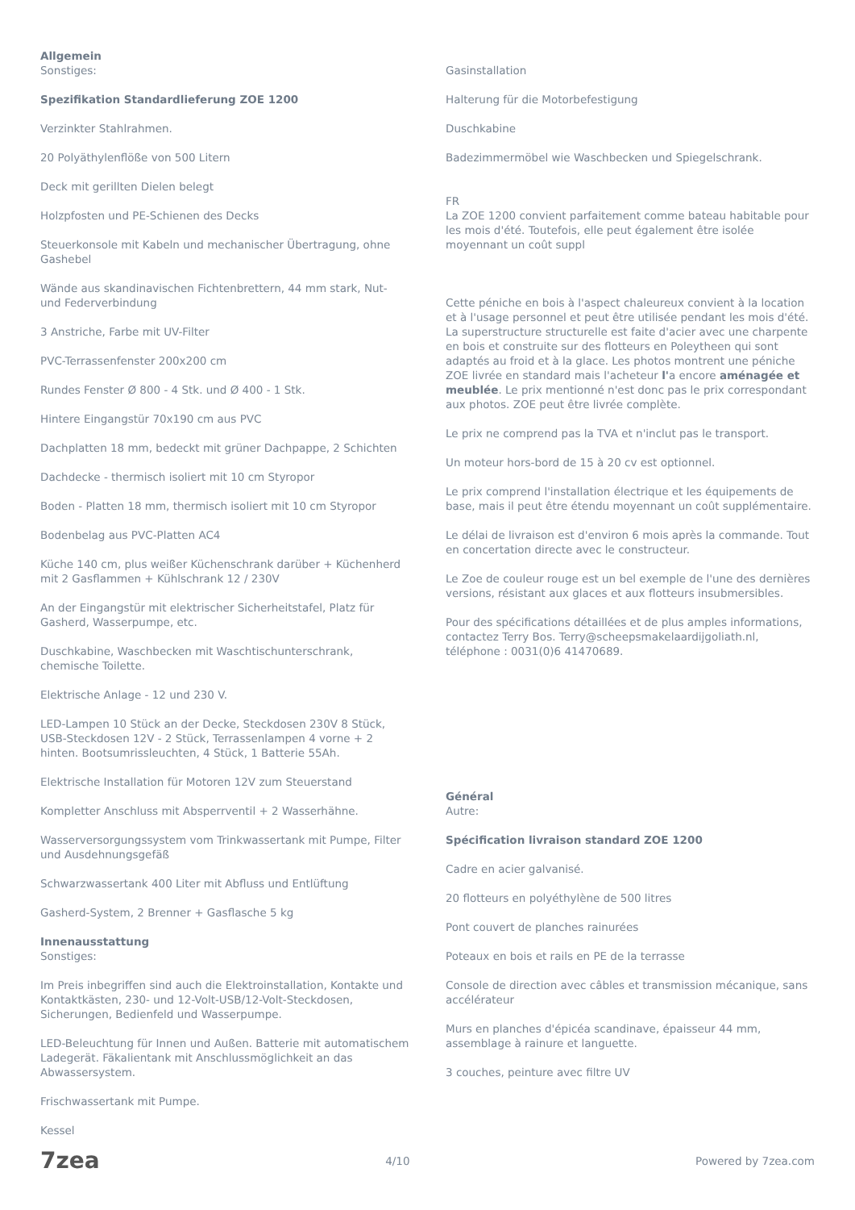Allgemein
Sonstiges:
Spezifikation Standardlieferung ZOE 1200
Verzinkter Stahlrahmen.
20 Polyäthylenflöße von 500 Litern
Deck mit gerillten Dielen belegt
Holzpfosten und PE-Schienen des Decks
Steuerkonsole mit Kabeln und mechanischer Übertragung, ohne Gashebel
Wände aus skandinavischen Fichtenbrettern, 44 mm stark, Nut- und Federverbindung
3 Anstriche, Farbe mit UV-Filter
PVC-Terrassenfenster 200x200 cm
Rundes Fenster Ø 800 - 4 Stk. und Ø 400 - 1 Stk.
Hintere Eingangstür 70x190 cm aus PVC
Dachplatten 18 mm, bedeckt mit grüner Dachpappe, 2 Schichten
Dachdecke - thermisch isoliert mit 10 cm Styropor
Boden - Platten 18 mm, thermisch isoliert mit 10 cm Styropor
Bodenbelag aus PVC-Platten AC4
Küche 140 cm, plus weißer Küchenschrank darüber + Küchenherd mit 2 Gasflammen + Kühlschrank 12 / 230V
An der Eingangstür mit elektrischer Sicherheitstafel, Platz für Gasherd, Wasserpumpe, etc.
Duschkabine, Waschbecken mit Waschtischunterschrank, chemische Toilette.
Elektrische Anlage - 12 und 230 V.
LED-Lampen 10 Stück an der Decke, Steckdosen 230V 8 Stück, USB-Steckdosen 12V - 2 Stück, Terrassenlampen 4 vorne + 2 hinten. Bootsumrissleuchten, 4 Stück, 1 Batterie 55Ah.
Elektrische Installation für Motoren 12V zum Steuerstand
Kompletter Anschluss mit Absperrventil + 2 Wasserhähne.
Wasserversorgungssystem vom Trinkwassertank mit Pumpe, Filter und Ausdehnungsgefäß
Schwarzwassertank 400 Liter mit Abfluss und Entlüftung
Gasherd-System, 2 Brenner + Gasflasche 5 kg
Innenausstattung
Sonstiges:
Im Preis inbegriffen sind auch die Elektroinstallation, Kontakte und Kontaktkästen, 230- und 12-Volt-USB/12-Volt-Steckdosen, Sicherungen, Bedienfeld und Wasserpumpe.
LED-Beleuchtung für Innen und Außen. Batterie mit automatischem Ladegerät. Fäkalientank mit Anschlussmöglichkeit an das Abwassersystem.
Frischwassertank mit Pumpe.
Kessel
Gasinstallation
Halterung für die Motorbefestigung
Duschkabine
Badezimmermöbel wie Waschbecken und Spiegelschrank.
FR
La ZOE 1200 convient parfaitement comme bateau habitable pour les mois d'été. Toutefois, elle peut également être isolée moyennant un coût suppl
Cette péniche en bois à l'aspect chaleureux convient à la location et à l'usage personnel et peut être utilisée pendant les mois d'été. La superstructure structurelle est faite d'acier avec une charpente en bois et construite sur des flotteurs en Poleytheen qui sont adaptés au froid et à la glace. Les photos montrent une péniche ZOE livrée en standard mais l'acheteur l'a encore aménagée et meublée. Le prix mentionné n'est donc pas le prix correspondant aux photos. ZOE peut être livrée complète.
Le prix ne comprend pas la TVA et n'inclut pas le transport.
Un moteur hors-bord de 15 à 20 cv est optionnel.
Le prix comprend l'installation électrique et les équipements de base, mais il peut être étendu moyennant un coût supplémentaire.
Le délai de livraison est d'environ 6 mois après la commande. Tout en concertation directe avec le constructeur.
Le Zoe de couleur rouge est un bel exemple de l'une des dernières versions, résistant aux glaces et aux flotteurs insubmersibles.
Pour des spécifications détaillées et de plus amples informations, contactez Terry Bos. Terry@scheepsmakelaardijgoliath.nl, téléphone : 0031(0)6 41470689.
Général
Autre:
Spécification livraison standard ZOE 1200
Cadre en acier galvanisé.
20 flotteurs en polyéthylène de 500 litres
Pont couvert de planches rainurées
Poteaux en bois et rails en PE de la terrasse
Console de direction avec câbles et transmission mécanique, sans accélérateur
Murs en planches d'épicéa scandinave, épaisseur 44 mm, assemblage à rainure et languette.
3 couches, peinture avec filtre UV
7zea 4/10 Powered by 7zea.com